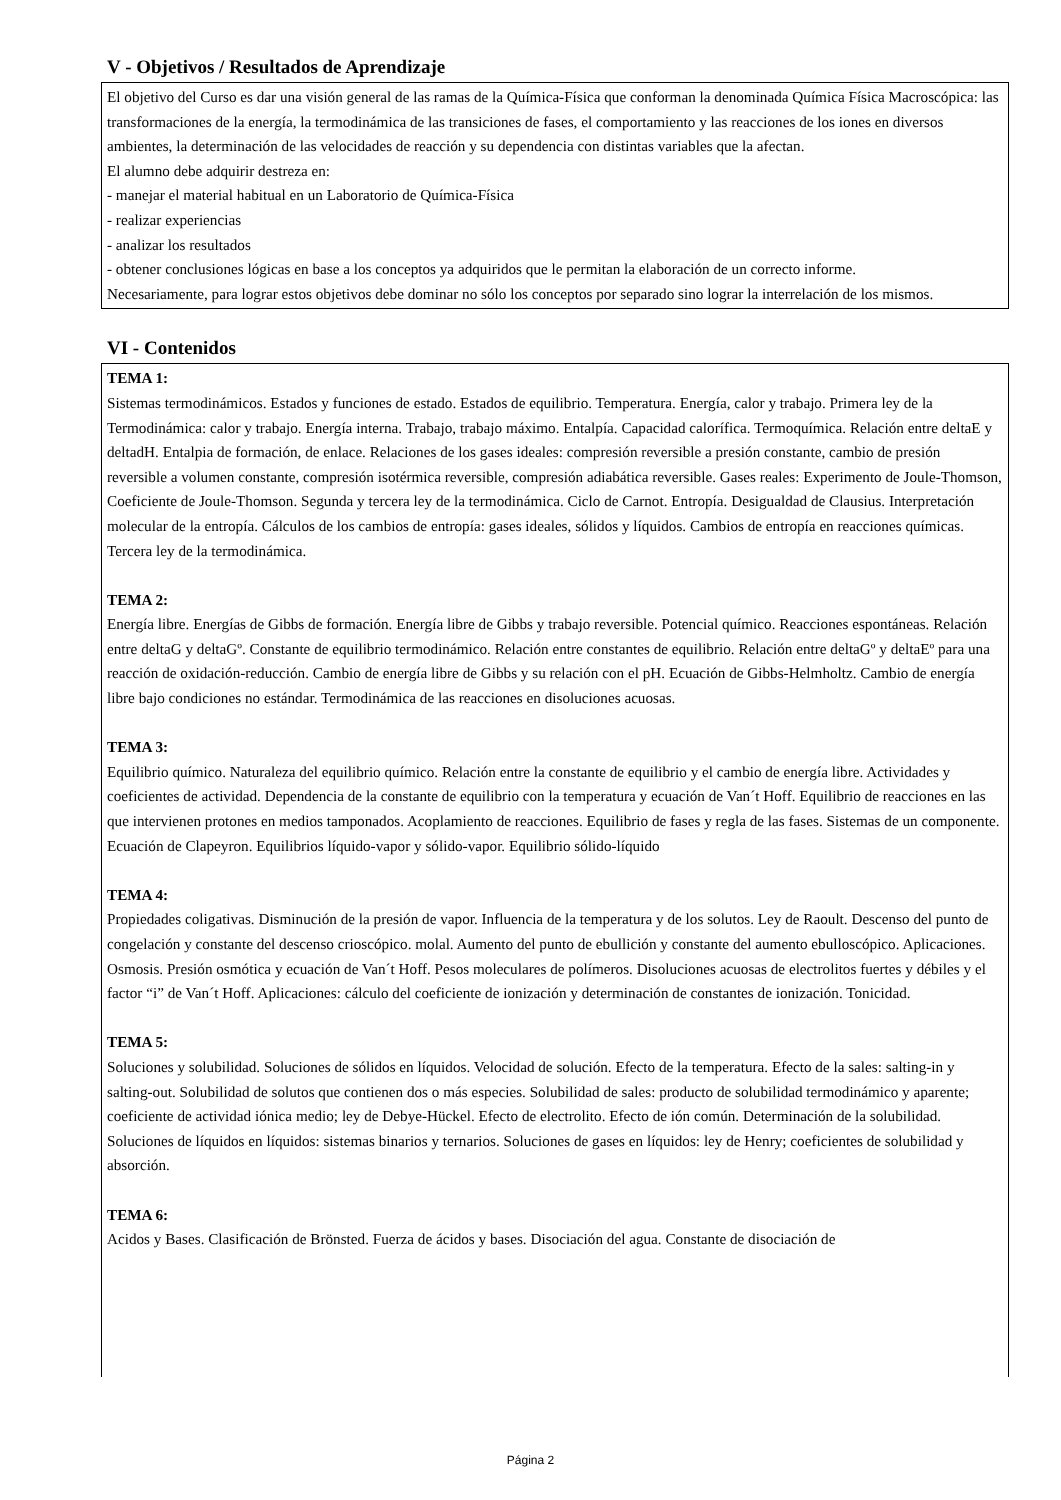V - Objetivos / Resultados de Aprendizaje
El objetivo del Curso es dar una visión general de las ramas de la Química-Física que conforman la denominada Química Física Macroscópica: las transformaciones de la energía, la termodinámica de las transiciones de fases, el comportamiento y las reacciones de los iones en diversos ambientes, la determinación de las velocidades de reacción y su dependencia con distintas variables que la afectan.
El alumno debe adquirir destreza en:
- manejar el material habitual en un Laboratorio de Química-Física
- realizar experiencias
- analizar los resultados
- obtener conclusiones lógicas en base a los conceptos ya adquiridos que le permitan la elaboración de un correcto informe.
Necesariamente, para lograr estos objetivos debe dominar no sólo los conceptos por separado sino lograr la interrelación de los mismos.
VI - Contenidos
TEMA 1:
Sistemas termodinámicos. Estados y funciones de estado. Estados de equilibrio. Temperatura. Energía, calor y trabajo. Primera ley de la Termodinámica: calor y trabajo. Energía interna. Trabajo, trabajo máximo. Entalpía. Capacidad calorífica. Termoquímica. Relación entre deltaE y deltadH. Entalpia de formación, de enlace. Relaciones de los gases ideales: compresión reversible a presión constante, cambio de presión reversible a volumen constante, compresión isotérmica reversible, compresión adiabática reversible. Gases reales: Experimento de Joule-Thomson, Coeficiente de Joule-Thomson. Segunda y tercera ley de la termodinámica. Ciclo de Carnot. Entropía. Desigualdad de Clausius. Interpretación molecular de la entropía. Cálculos de los cambios de entropía: gases ideales, sólidos y líquidos. Cambios de entropía en reacciones químicas. Tercera ley de la termodinámica.
TEMA 2:
Energía libre. Energías de Gibbs de formación. Energía libre de Gibbs y trabajo reversible. Potencial químico. Reacciones espontáneas. Relación entre deltaG y deltaGº. Constante de equilibrio termodinámico. Relación entre constantes de equilibrio. Relación entre deltaGº y deltaEº para una reacción de oxidación-reducción. Cambio de energía libre de Gibbs y su relación con el pH. Ecuación de Gibbs-Helmholtz. Cambio de energía libre bajo condiciones no estándar. Termodinámica de las reacciones en disoluciones acuosas.
TEMA 3:
Equilibrio químico. Naturaleza del equilibrio químico. Relación entre la constante de equilibrio y el cambio de energía libre. Actividades y coeficientes de actividad. Dependencia de la constante de equilibrio con la temperatura y ecuación de Van´t Hoff. Equilibrio de reacciones en las que intervienen protones en medios tamponados. Acoplamiento de reacciones. Equilibrio de fases y regla de las fases. Sistemas de un componente. Ecuación de Clapeyron. Equilibrios líquido-vapor y sólido-vapor. Equilibrio sólido-líquido
TEMA 4:
Propiedades coligativas. Disminución de la presión de vapor. Influencia de la temperatura y de los solutos. Ley de Raoult. Descenso del punto de congelación y constante del descenso crioscópico. molal. Aumento del punto de ebullición y constante del aumento ebulloscópico. Aplicaciones. Osmosis. Presión osmótica y ecuación de Van´t Hoff. Pesos moleculares de polímeros. Disoluciones acuosas de electrolitos fuertes y débiles y el factor “i” de Van´t Hoff. Aplicaciones: cálculo del coeficiente de ionización y determinación de constantes de ionización. Tonicidad.
TEMA 5:
Soluciones y solubilidad. Soluciones de sólidos en líquidos. Velocidad de solución. Efecto de la temperatura. Efecto de la sales: salting-in y salting-out. Solubilidad de solutos que contienen dos o más especies. Solubilidad de sales: producto de solubilidad termodinámico y aparente; coeficiente de actividad iónica medio; ley de Debye-Hückel. Efecto de electrolito. Efecto de ión común. Determinación de la solubilidad. Soluciones de líquidos en líquidos: sistemas binarios y ternarios. Soluciones de gases en líquidos: ley de Henry; coeficientes de solubilidad y absorción.
TEMA 6:
Acidos y Bases. Clasificación de Brönsted. Fuerza de ácidos y bases. Disociación del agua. Constante de disociación de
Página 2